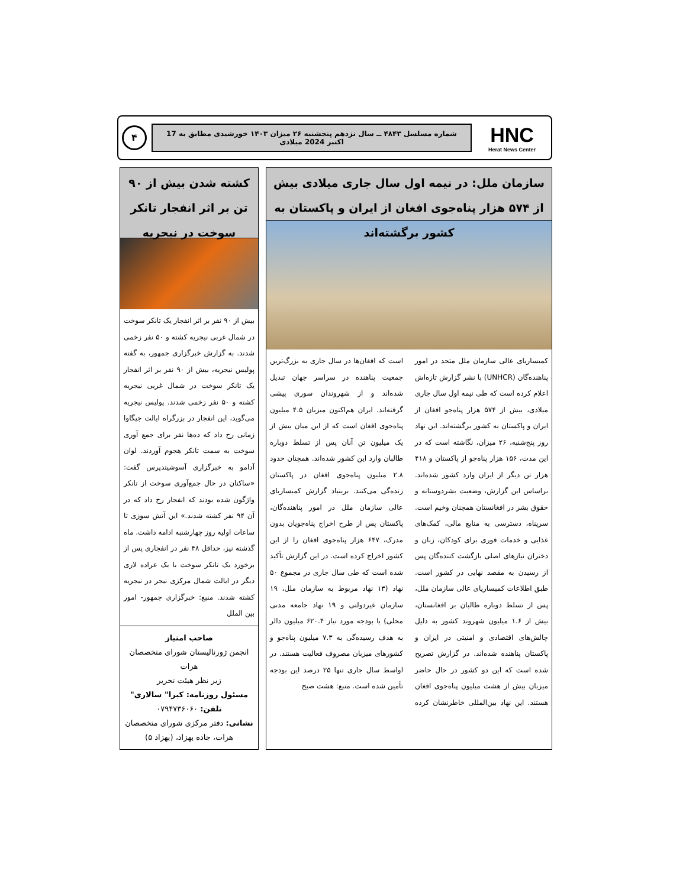HNC
Herat News Center
شماره مسلسل ۴۸۴۳ ــ سال نزدهم پنجشنبه ۲۶ میزان ۱۴۰۳ خورشیدی مطابق به 17 اکتبر 2024 میلادی
۴
سازمان ملل: در نیمه اول سال جاری میلادی بیش از ۵۷۴ هزار پناه‌جوی افغان از ایران و پاکستان به کشور برگشته‌اند
کمیساریای عالی سازمان ملل متحد در امور پناهنده‌گان (UNHCR) با نشر گزارش تازه‌اش اعلام کرده است که طی نیمه اول سال جاری میلادی، بیش از ۵۷۴ هزار پناه‌جو افغان از ایران و پاکستان به کشور برگشته‌اند. این نهاد روز پنج‌شنبه، ۲۶ میزان، نگاشته است که در این مدت، ۱۵۶ هزار پناه‌جو از پاکستان و ۴۱۸ هزار تن دیگر از ایران وارد کشور شده‌اند. براساس این گزارش، وضعیت بشردوستانه و حقوق بشر در افغانستان همچنان وخیم است. سرپناه، دسترسی به منابع مالی، کمک‌های غذایی و خدمات فوری برای کودکان، زنان و دختران نیازهای اصلی بازگشت کننده‌گان پس از رسیدن به مقصد نهایی در کشور است. طبق اطلاعات کمیساریای عالی سازمان ملل، پس از تسلط دوباره طالبان بر افغانستان، بیش از ۱.۶ میلیون شهروند کشور به دلیل چالش‌های اقتصادی و امنیتی در ایران و پاکستان پناهنده شده‌اند. در گزارش تصریح شده است که این دو کشور در حال حاضر میزبان بیش از هشت میلیون پناه‌جوی افغان هستند. این نهاد بین‌المللی خاطرنشان کرده است که افغان‌ها در سال جاری به بزرگ‌ترین جمعیت پناهنده در سراسر جهان تبدیل شده‌اند و از شهروندان سوری پیشی گرفته‌اند. ایران هم‌اکنون میزبان ۴.۵ میلیون پناه‌جوی افغان است که از این میان بیش از یک میلیون تن آنان پس از تسلط دوباره طالبان وارد این کشور شده‌اند. همچنان حدود ۲.۸ میلیون پناه‌جوی افغان در پاکستان زنده‌گی می‌کنند. بربنیاد گزارش کمیساریای عالی سازمان ملل در امور پناهنده‌گان، پاکستان پس از طرح اخراج پناه‌جویان بدون مدرک، ۶۴۷ هزار پناه‌جوی افغان را از این کشور اخراج کرده است. در این گزارش تأکید شده است که طی سال جاری در مجموع ۵۰ نهاد (۱۳ نهاد مربوط به سازمان ملل، ۱۹ سازمان غیردولتی و ۱۹ نهاد جامعه مدنی محلی) با بودجه مورد نیاز ۶۲۰.۴ میلیون دالر به هدف رسیده‌گی به ۷.۳ میلیون پناه‌جو و کشورهای میزبان مصروف فعالیت هستند. در اواسط سال جاری تنها ۲۵ درصد این بودجه تأمین شده است. منبع: هشت صبح
کشته شدن بیش از ۹۰ تن بر اثر انفجار تانکر سوخت در نیجریه
بیش از ۹۰ نفر بر اثر انفجار یک تانکر سوخت در شمال غربی نیجریه کشته و ۵۰ نفر زخمی شدند. به گزارش خبرگزاری جمهور، به گفته پولیس نیجریه، بیش از ۹۰ نفر بر اثر انفجار یک تانکر سوخت در شمال غربی نیجریه کشته و ۵۰ نفر زخمی شدند. پولیس نیجریه می‌گوید، این انفجار در بزرگراه ایالت جیگاوا زمانی رخ داد که ده‌ها نفر برای جمع آوری سوخت به سمت تانکر هجوم آوردند. لوان آدامو به خبرگزاری آسوشیتدپرس گفت: «ساکنان در حال جمع‌آوری سوخت از تانکر واژگون شده بودند که انفجار رخ داد که در آن ۹۴ نفر کشته شدند.» این آتش سوزی تا ساعات اولیه روز چهارشنبه ادامه داشت. ماه گذشته نیز، حداقل ۴۸ نفر در انفجاری پس از برخورد یک تانکر سوخت با یک عراده لاری دیگر در ایالت شمال مرکزی نیجر در نیجریه کشته شدند. منبع: خبرگزاری جمهور- امور بین الملل
صاحب امتیاز
انجمن ژورنالیستان شورای متخصصان هرات
زیر نظر هیئت تحریر
مسئول روزنامه: کبرا" سالاری"
تلفن: ۰۷۹۴۷۳۶۰۶۰
نشانی: دفتر مرکزی شورای متخصصان هرات، جاده بهزاد، (بهزاد ۵)